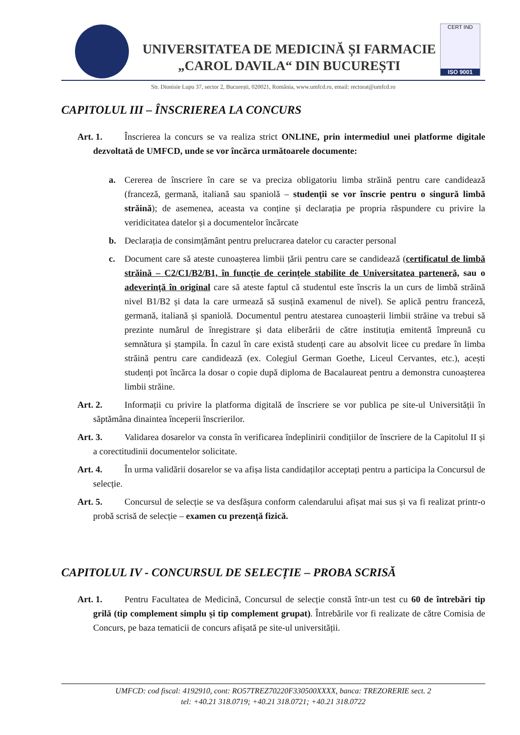UNIVERSITATEA DE MEDICINĂ ȘI FARMACIE
„CAROL DAVILA“ DIN BUCUREȘTI
CERT IND
ISO 9001
Str. Dionisie Lupu 37, sector 2, București, 020021, România, www.umfcd.ro, email: rectorat@umfcd.ro
CAPITOLUL III – ÎNSCRIEREA LA CONCURS
Art. 1. Înscrierea la concurs se va realiza strict ONLINE, prin intermediul unei platforme digitale dezvoltată de UMFCD, unde se vor încărca următoarele documente:
a. Cererea de înscriere în care se va preciza obligatoriu limba străină pentru care candidează (franceză, germană, italiană sau spaniolă – studenții se vor înscrie pentru o singură limbă străină); de asemenea, aceasta va conține și declarația pe propria răspundere cu privire la veridicitatea datelor și a documentelor încărcate
b. Declarația de consimțământ pentru prelucrarea datelor cu caracter personal
c. Document care să ateste cunoașterea limbii țării pentru care se candidează (certificatul de limbă străină – C2/C1/B2/B1, în funcție de cerințele stabilite de Universitatea parteneră, sau o adeverință în original care să ateste faptul că studentul este înscris la un curs de limbă străină nivel B1/B2 și data la care urmează să susțină examenul de nivel). Se aplică pentru franceză, germană, italiană și spaniolă. Documentul pentru atestarea cunoașterii limbii străine va trebui să prezinte numărul de înregistrare și data eliberării de către instituția emitentă împreună cu semnătura și ștampila. În cazul în care există studenți care au absolvit licee cu predare în limba străină pentru care candidează (ex. Colegiul German Goethe, Liceul Cervantes, etc.), acești studenți pot încărca la dosar o copie după diploma de Bacalaureat pentru a demonstra cunoașterea limbii străine.
Art. 2. Informații cu privire la platforma digitală de înscriere se vor publica pe site-ul Universității în săptămâna dinaintea începerii înscrierilor.
Art. 3. Validarea dosarelor va consta în verificarea îndeplinirii condițiilor de înscriere de la Capitolul II și a corectitudinii documentelor solicitate.
Art. 4. În urma validării dosarelor se va afișa lista candidaților acceptați pentru a participa la Concursul de selecție.
Art. 5. Concursul de selecție se va desfășura conform calendarului afișat mai sus și va fi realizat printr-o probă scrisă de selecție – examen cu prezență fizică.
CAPITOLUL IV - CONCURSUL DE SELECȚIE – PROBA SCRISĂ
Art. 1. Pentru Facultatea de Medicină, Concursul de selecție constă într-un test cu 60 de întrebări tip grilă (tip complement simplu și tip complement grupat). Întrebările vor fi realizate de către Comisia de Concurs, pe baza tematicii de concurs afișată pe site-ul universității.
UMFCD: cod fiscal: 4192910, cont: RO57TREZ70220F330500XXXX, banca: TREZORERIE sect. 2
tel: +40.21 318.0719; +40.21 318.0721; +40.21 318.0722